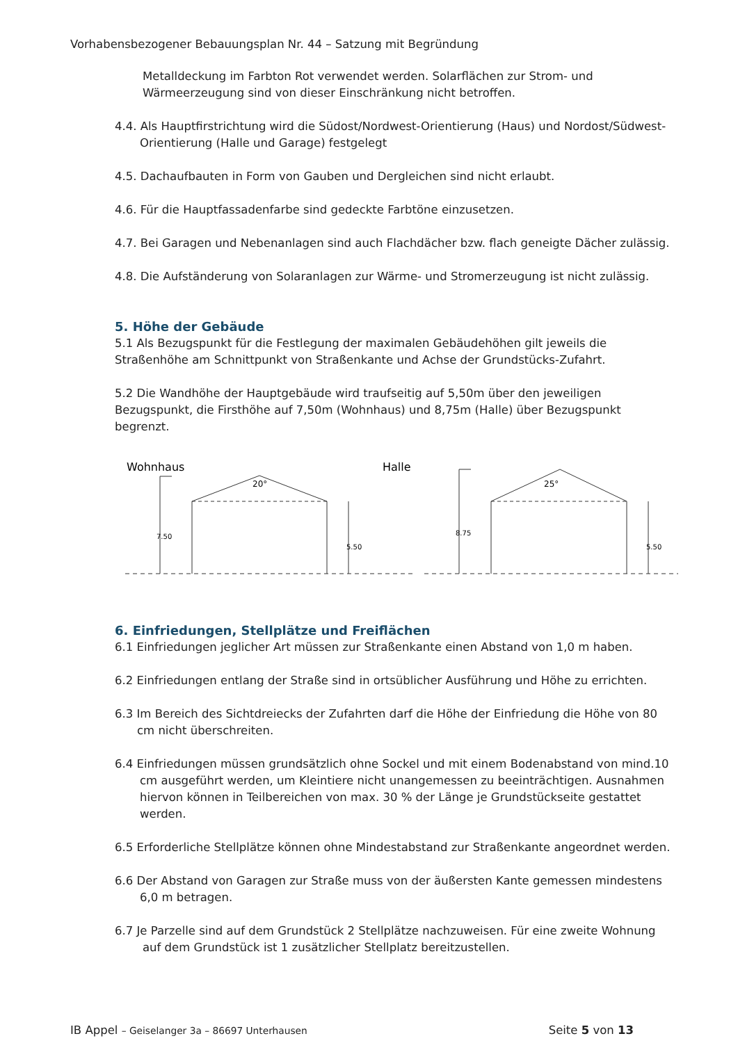Vorhabensbezogener Bebauungsplan Nr. 44 – Satzung mit Begründung
Metalldeckung im Farbton Rot verwendet werden. Solarflächen zur Strom- und Wärmeerzeugung sind von dieser Einschränkung nicht betroffen.
4.4. Als Hauptfirstrichtung wird die Südost/Nordwest-Orientierung (Haus) und Nordost/Südwest-Orientierung (Halle und Garage) festgelegt
4.5. Dachaufbauten in Form von Gauben und Dergleichen sind nicht erlaubt.
4.6. Für die Hauptfassadenfarbe sind gedeckte Farbtöne einzusetzen.
4.7. Bei Garagen und Nebenanlagen sind auch Flachdächer bzw. flach geneigte Dächer zulässig.
4.8. Die Aufständerung von Solaranlagen zur Wärme- und Stromerzeugung ist nicht zulässig.
5. Höhe der Gebäude
5.1 Als Bezugspunkt für die Festlegung der maximalen Gebäudehöhen gilt jeweils die Straßenhöhe am Schnittpunkt von Straßenkante und Achse der Grundstücks-Zufahrt.
5.2 Die Wandhöhe der Hauptgebäude wird traufseitig auf 5,50m über den jeweiligen Bezugspunkt, die Firsthöhe auf 7,50m (Wohnhaus) und 8,75m (Halle) über Bezugspunkt begrenzt.
Wohnhaus
Halle
20°
25°
7.50
5.50
8.75
5.50
6. Einfriedungen, Stellplätze und Freiflächen
6.1 Einfriedungen jeglicher Art müssen zur Straßenkante einen Abstand von 1,0 m haben.
6.2 Einfriedungen entlang der Straße sind in ortsüblicher Ausführung und Höhe zu errichten.
6.3 Im Bereich des Sichtdreiecks der Zufahrten darf die Höhe der Einfriedung die Höhe von 80 cm nicht überschreiten.
6.4 Einfriedungen müssen grundsätzlich ohne Sockel und mit einem Bodenabstand von mind.10 cm ausgeführt werden, um Kleintiere nicht unangemessen zu beeinträchtigen. Ausnahmen hiervon können in Teilbereichen von max. 30 % der Länge je Grundstückseite gestattet werden.
6.5 Erforderliche Stellplätze können ohne Mindestabstand zur Straßenkante angeordnet werden.
6.6 Der Abstand von Garagen zur Straße muss von der äußersten Kante gemessen mindestens 6,0 m betragen.
6.7 Je Parzelle sind auf dem Grundstück 2 Stellplätze nachzuweisen. Für eine zweite Wohnung auf dem Grundstück ist 1 zusätzlicher Stellplatz bereitzustellen.
IB Appel – Geiselanger 3a – 86697 Unterhausen Seite 5 von 13